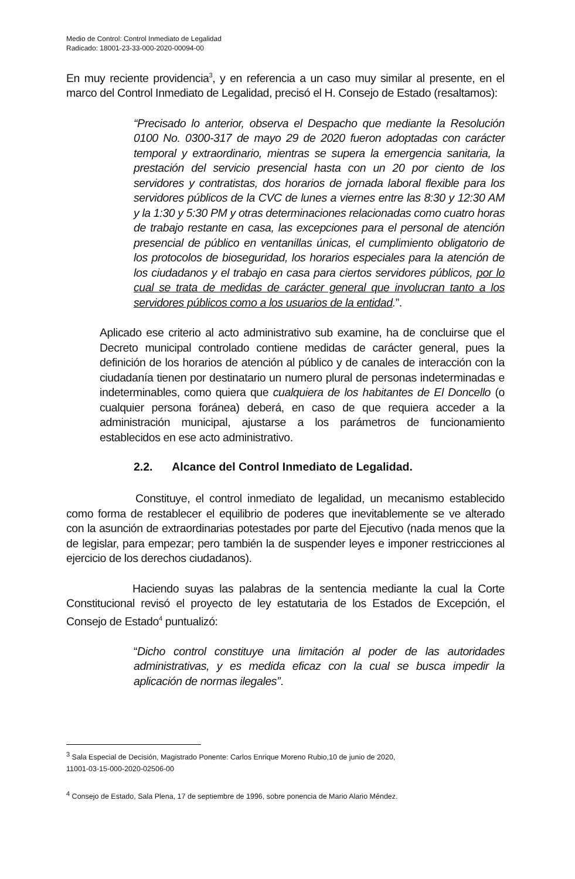Medio de Control: Control Inmediato de Legalidad
Radicado: 18001-23-33-000-2020-00094-00
En muy reciente providencia<sup>3</sup>, y en referencia a un caso muy similar al presente, en el marco del Control Inmediato de Legalidad, precisó el H. Consejo de Estado (resaltamos):
“Precisado lo anterior, observa el Despacho que mediante la Resolución 0100 No. 0300-317 de mayo 29 de 2020 fueron adoptadas con carácter temporal y extraordinario, mientras se supera la emergencia sanitaria, la prestación del servicio presencial hasta con un 20 por ciento de los servidores y contratistas, dos horarios de jornada laboral flexible para los servidores públicos de la CVC de lunes a viernes entre las 8:30 y 12:30 AM y la 1:30 y 5:30 PM y otras determinaciones relacionadas como cuatro horas de trabajo restante en casa, las excepciones para el personal de atención presencial de público en ventanillas únicas, el cumplimiento obligatorio de los protocolos de bioseguridad, los horarios especiales para la atención de los ciudadanos y el trabajo en casa para ciertos servidores públicos, por lo cual se trata de medidas de carácter general que involucran tanto a los servidores públicos como a los usuarios de la entidad.”.
Aplicado ese criterio al acto administrativo sub examine, ha de concluirse que el Decreto municipal controlado contiene medidas de carácter general, pues la definición de los horarios de atención al público y de canales de interacción con la ciudadanía tienen por destinatario un numero plural de personas indeterminadas e indeterminables, como quiera que cualquiera de los habitantes de El Doncello (o cualquier persona foránea) deberá, en caso de que requiera acceder a la administración municipal, ajustarse a los parámetros de funcionamiento establecidos en ese acto administrativo.
2.2. Alcance del Control Inmediato de Legalidad.
Constituye, el control inmediato de legalidad, un mecanismo establecido como forma de restablecer el equilibrio de poderes que inevitablemente se ve alterado con la asunción de extraordinarias potestades por parte del Ejecutivo (nada menos que la de legislar, para empezar; pero también la de suspender leyes e imponer restricciones al ejercicio de los derechos ciudadanos).
Haciendo suyas las palabras de la sentencia mediante la cual la Corte Constitucional revisó el proyecto de ley estatutaria de los Estados de Excepción, el Consejo de Estado<sup>4</sup> puntualizó:
“Dicho control constituye una limitación al poder de las autoridades administrativas, y es medida eficaz con la cual se busca impedir la aplicación de normas ilegales”.
<sup>3</sup> Sala Especial de Decisión, Magistrado Ponente: Carlos Enrique Moreno Rubio,10 de junio de 2020,
11001-03-15-000-2020-02506-00
<sup>4</sup> Consejo de Estado, Sala Plena, 17 de septiembre de 1996, sobre ponencia de Mario Alario Méndez.